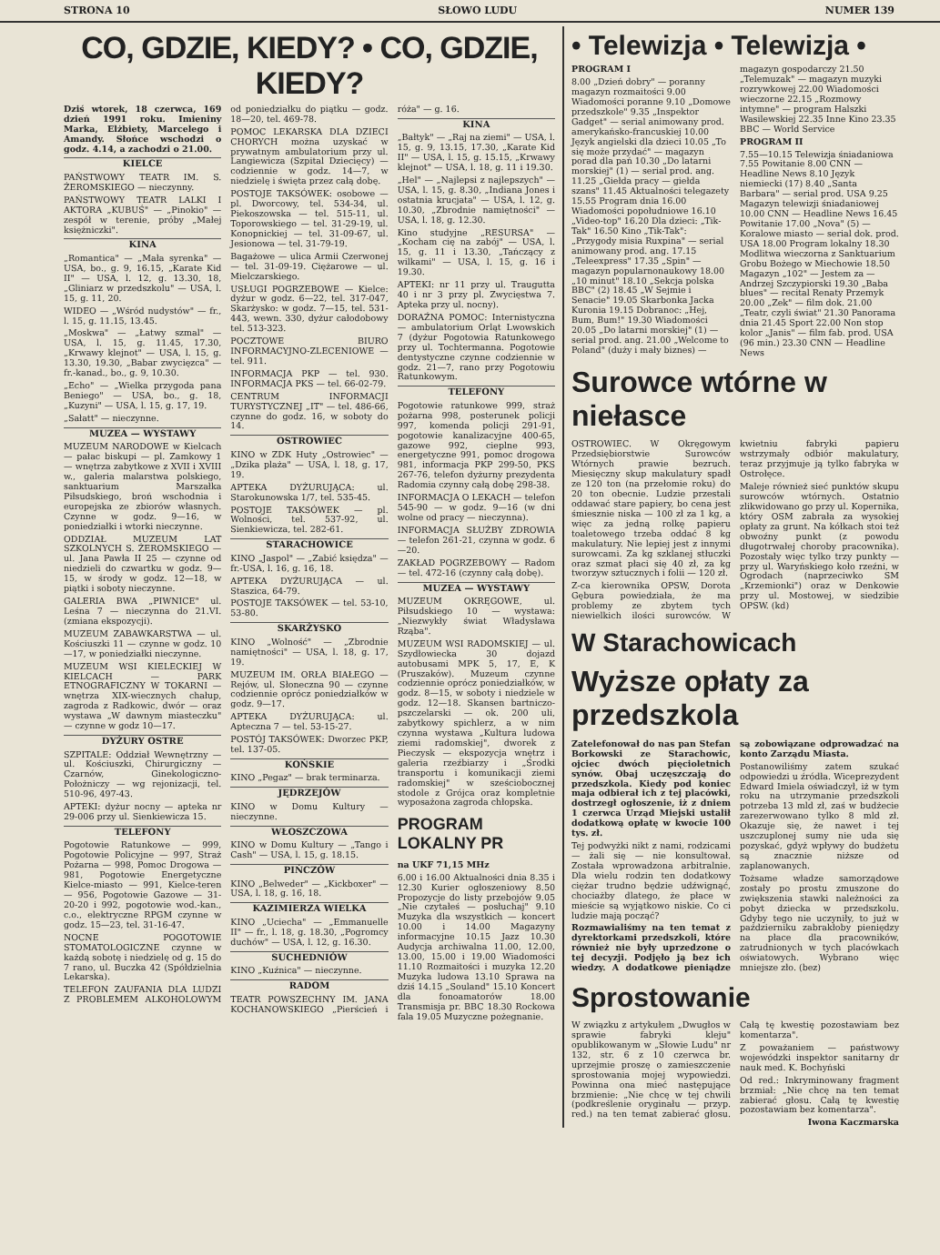STRONA 10 SŁOWO LUDU NUMER 139
CO, GDZIE, KIEDY? • CO, GDZIE, KIEDY?
Dziś wtorek, 18 czerwca, 169 dzień 1991 roku. Imieniny Marka, Elżbiety, Marcelego i Amandy. Słońce wschodzi o godz. 4.14, a zachodzi o 21.00.
KIELCE
PAŃSTWOWY TEATR IM. S. ŻEROMSKIEGO — nieczynny.
PAŃSTWOWY TEATR LALKI I AKTORA „KUBUŚ" — „Pinokio" — zespół w terenie, próby „Małej księżniczki".
KINA
„Romantica" — „Mała syrenka" — USA, bo., g. 9, 16.15, „Karate Kid II" — USA, l. 12, g. 13.30, 18, „Gliniarz w przedszkolu" — USA, l. 15, g. 11, 20.
WIDEO — „Wśród nudystów" — fr., l. 15, g. 11.15, 13.45.
„Moskwa" — „Łatwy szmal" — USA, l. 15, g. 11.45, 17.30, „Krwawy klejnot" — USA, l. 15, g. 13.30, 19.30, „Babar zwycięzca" — fr.-kanad., bo., g. 9, 10.30.
„Echo" — „Wielka przygoda pana Beniego" — USA, bo., g. 18, „Kuzyni" — USA, l. 15, g. 17, 19.
„Sałatt" — nieczynne.
MUZEA — WYSTAWY
MUZEUM NARODOWE w Kielcach — pałac biskupi — pl. Zamkowy 1 — wnętrza zabytkowe z XVII i XVIII w., galeria malarstwa polskiego, sanktuarium Marszałka Piłsudskiego, broń wschodnia i europejska ze zbiorów własnych. Czynne w godz. 9—16, w poniedziałki i wtorki nieczynne.
ODDZIAŁ MUZEUM LAT SZKOLNYCH S. ŻEROMSKIEGO — ul. Jana Pawła II 25 — czynne od niedzieli do czwartku w godz. 9—15, w środy w godz. 12—18, w piątki i soboty nieczynne.
GALERIA BWA „PIWNICE" ul. Leśna 7 — nieczynna do 21.VI. (zmiana ekspozycji).
MUZEUM ZABAWKARSTWA — ul. Kościuszki 11 — czynne w godz. 10—17, w poniedziałki nieczynne.
MUZEUM WSI KIELECKIEJ W KIELCACH — PARK ETNOGRAFICZNY W TOKARNI — wnętrza XIX-wiecznych chałup, zagroda z Radkowic, dwór — oraz wystawa „W dawnym miasteczku" — czynne w godz 10—17.
DYŻURY OSTRE
SZPITALE: Oddział Wewnętrzny — ul. Kościuszki, Chirurgiczny — Czarnów, Ginekologiczno-Położniczy — wg rejonizacji, tel. 510-96, 497-43.
APTEKI: dyżur nocny — apteka nr 29-006 przy ul. Sienkiewicza 15.
TELEFONY
Pogotowie Ratunkowe — 999, Pogotowie Policyjne — 997, Straż Pożarna — 998, Pomoc Drogowa — 981, Pogotowie Energetyczne Kielce-miasto — 991, Kielce-teren — 956, Pogotowie Gazowe — 31-20-20 i 992, pogotowie wod.-kan., c.o., elektryczne RPGM czynne w godz. 15—23, tel. 31-16-47.
NOCNE POGOTOWIE STOMATOLOGICZNE czynne w każdą sobotę i niedzielę od g. 15 do 7 rano, ul. Buczka 42 (Spółdzielnia Lekarska).
TELEFON ZAUFANIA DLA LUDZI Z PROBLEMEM ALKOHOLOWYM od poniedziałku do piątku — godz. 18—20, tel. 469-78.
POMOC LEKARSKA DLA DZIECI CHORYCH można uzyskać w prywatnym ambulatorium przy ul. Langiewicza (Szpital Dziecięcy) — codziennie w godz. 14—7, w niedzielę i święta przez całą dobę.
POSTOJE TAKSÓWEK: osobowe — pl. Dworcowy, tel. 534-34, ul. Piekoszowska — tel. 515-11, ul. Toporowskiego — tel. 31-29-19, ul. Konopnickiej — tel. 31-09-67, ul. Jesionowa — tel. 31-79-19.
Bagażowe — ulica Armii Czerwonej — tel. 31-09-19. Ciężarowe — ul. Mielczarskiego.
USŁUGI POGRZEBOWE — Kielce: dyżur w godz. 6—22, tel. 317-047, Skarżysko: w godz. 7—15, tel. 531-443, wewn. 330, dyżur całodobowy tel. 513-323.
POCZTOWE BIURO INFORMACYJNO-ZLECENIOWE — tel. 911.
INFORMACJA PKP — tel. 930. INFORMACJA PKS — tel. 66-02-79.
CENTRUM INFORMACJI TURYSTYCZNEJ „IT" — tel. 486-66, czynne do godz. 16, w soboty do 14.
OSTROWIEC
KINO w ZDK Huty „Ostrowiec" — „Dzika plaża" — USA, l. 18, g. 17, 19.
APTEKA DYŻURUJĄCA: ul. Starokunowska 1/7, tel. 535-45.
POSTOJE TAKSÓWEK — pl. Wolności, tel. 537-92, ul. Sienkiewicza, tel. 282-61.
STARACHOWICE
KINO „Jaspol" — „Zabić księdza" — fr.-USA, l. 16, g. 16, 18.
APTEKA DYŻURUJĄCA — ul. Staszica, 64-79.
POSTOJE TAKSÓWEK — tel. 53-10, 53-80.
SKARŻYSKO
KINO „Wolność" — „Zbrodnie namiętności" — USA, l. 18, g. 17, 19.
MUZEUM IM. ORŁA BIAŁEGO — Rejów, ul. Słoneczna 90 — czynne codziennie oprócz poniedziałków w godz. 9—17.
APTEKA DYŻURUJĄCA: ul. Apteczna 7 — tel. 53-15-27.
POSTÓJ TAKSÓWEK: Dworzec PKP, tel. 137-05.
KOŃSKIE
KINO „Pegaz" — brak terminarza.
JĘDRZEJÓW
KINO w Domu Kultury — nieczynne.
WŁOSZCZOWA
KINO w Domu Kultury — „Tango i Cash" — USA, l. 15, g. 18.15.
PIŃCZÓW
KINO „Belweder" — „Kickboxer" — USA, l. 18, g. 16, 18.
KAZIMIERZA WIELKA
KINO „Uciecha" — „Emmanuelle II" — fr., l. 18, g. 18.30, „Pogromcy duchów" — USA, l. 12, g. 16.30.
SUCHEDNIÓW
KINO „Kuźnica" — nieczynne.
RADOM
TEATR POWSZECHNY IM. JANA KOCHANOWSKIEGO „Pierścień i róża" — g. 16.
KINA
„Bałtyk" — „Raj na ziemi" — USA, l. 15, g. 9, 13.15, 17.30, „Karate Kid II" — USA, l. 15, g. 15.15, „Krwawy klejnot" — USA, l. 18, g. 11 i 19.30.
„Hel" — „Najlepsi z najlepszych" — USA, l. 15, g. 8.30, „Indiana Jones i ostatnia krucjata" — USA, l. 12, g. 10.30, „Zbrodnie namiętności" — USA, l. 18, g. 12.30.
Kino studyjne „RESURSA" — „Kocham cię na zabój" — USA, l. 15, g. 11 i 13.30, „Tańczący z wilkami" — USA, l. 15, g. 16 i 19.30.
APTEKI: nr 11 przy ul. Traugutta 40 i nr 3 przy pl. Zwycięstwa 7. Apteka przy ul. nocny).
DORAŹNA POMOC: Internistyczna — ambulatorium Orląt Lwowskich 7 (dyżur Pogotowia Ratunkowego przy ul. Tochtermanna. Pogotowie dentystyczne czynne codziennie w godz. 21—7, rano przy Pogotowiu Ratunkowym.
TELEFONY
Pogotowie ratunkowe 999, straż pożarna 998, posterunek policji 997, komenda policji 291-91, pogotowie kanalizacyjne 400-65, gazowe 992, cieplne 993, energetyczne 991, pomoc drogowa 981, informacja PKP 299-50, PKS 267-76, telefon dyżurny prezydenta Radomia czynny całą dobę 298-38.
INFORMACJA O LEKACH — telefon 545-90 — w godz. 9—16 (w dni wolne od pracy — nieczynna).
INFORMACJA SŁUŻBY ZDROWIA — telefon 261-21, czynna w godz. 6—20.
ZAKŁAD POGRZEBOWY — Radom — tel. 472-16 (czynny całą dobę).
MUZEA — WYSTAWY
MUZEUM OKRĘGOWE, ul. Piłsudskiego 10 — wystawa: „Niezwykły świat Władysława Rząba".
MUZEUM WSI RADOMSKIEJ — ul. Szydłowiecka 30 dojazd autobusami MPK 5, 17, E, K (Pruszaków). Muzeum czynne codziennie oprócz poniedziałków, w godz. 8—15, w soboty i niedziele w godz. 12—18. Skansen bartniczo-pszczelarski — ok. 200 uli, zabytkowy spichlerz, a w nim czynna wystawa „Kultura ludowa ziemi radomskiej", dworek z Pieczysk — ekspozycja wnętrz i galeria rzeźbiarzy i „Środki transportu i komunikacji ziemi radomskiej" w sześciobocznej stodole z Grójca oraz kompletnie wyposażona zagroda chłopska.
PROGRAM LOKALNY PR
na UKF 71,15 MHz
6.00 i 16.00 Aktualności dnia 8.35 i 12.30 Kurier ogłoszeniowy 8.50 Propozycje do listy przebojów 9.05 „Nie czytałeś — posłuchaj" 9.10 Muzyka dla wszystkich — koncert 10.00 i 14.00 Magazyny informacyjne 10.15 Jazz 10.30 Audycja archiwalna 11.00, 12.00, 13.00, 15.00 i 19.00 Wiadomości 11.10 Rozmaitości i muzyka 12.20 Muzyka ludowa 13.10 Sprawa na dziś 14.15 „Souland" 15.10 Koncert dla fonoamatorów 18.00 Transmisja pr. BBC 18.30 Rockowa fala 19.05 Muzyczne pożegnanie.
• Telewizja • Telewizja •
PROGRAM I
8.00 „Dzień dobry" — poranny magazyn rozmaitości 9.00 Wiadomości poranne 9.10 „Domowe przedszkole" 9.35 „Inspektor Gadget" — serial animowany prod. amerykańsko-francuskiej 10.00 Język angielski dla dzieci 10.05 „To się może przydać" — magazyn porad dla pań 10.30 „Do latarni morskiej" (1) — serial prod. ang. 11.25 „Giełda pracy — giełda szans" 11.45 Aktualności telegazety 15.55 Program dnia 16.00 Wiadomości popołudniowe 16.10 „Video-top" 16.20 Dla dzieci: „Tik-Tak" 16.50 Kino „Tik-Tak": „Przygody misia Ruxpina" — serial animowany prod. ang. 17.15 „Teleexpress" 17.35 „Spin" — magazyn popularnonaukowy 18.00 „10 minut" 18.10 „Sekcja polska BBC" (2) 18.45 „W Sejmie i Senacie" 19.05 Skarbonka Jacka Kuronia 19.15 Dobranoc: „Hej, Bum, Bum!" 19.30 Wiadomości 20.05 „Do latarni morskiej" (1) — serial prod. ang. 21.00 „Welcome to Poland" (duży i mały biznes) — magazyn gospodarczy 21.50 „Telemuzak" — magazyn muzyki rozrywkowej 22.00 Wiadomości wieczorne 22.15 „Rozmowy intymne" — program Halszki Wasilewskiej 22.35 Inne Kino 23.35 BBC — World Service
PROGRAM II
7.55—10.15 Telewizja śniadaniowa 7.55 Powitanie 8.00 CNN — Headline News 8.10 Język niemiecki (17) 8.40 „Santa Barbara" — serial prod. USA 9.25 Magazyn telewizji śniadaniowej 10.00 CNN — Headline News 16.45 Powitanie 17.00 „Nova" (5) — Koralowe miasto — serial dok. prod. USA 18.00 Program lokalny 18.30 Modlitwa wieczorna z Sanktuarium Grobu Bożego w Miechowie 18.50 Magazyn „102" — Jestem za — Andrzej Szczypiorski 19.30 „Baba blues" — recital Renaty Przemyk 20.00 „Zek" — film dok. 21.00 „Teatr, czyli świat" 21.30 Panorama dnia 21.45 Sport 22.00 Non stop kolor „Janis" — film fab. prod. USA (96 min.) 23.30 CNN — Headline News
Surowce wtórne w niełasce
OSTROWIEC. W Okręgowym Przedsiębiorstwie Surowców Wtórnych prawie bezruch. Miesięczny skup makulatury spadł ze 120 ton (na przełomie roku) do 20 ton obecnie. Ludzie przestali oddawać stare papiery, bo cena jest śmiesznie niska — 100 zł za 1 kg, a więc za jedną rolkę papieru toaletowego trzeba oddać 8 kg makulatury. Nie lepiej jest z innymi surowcami. Za kg szklanej stłuczki oraz szmat płaci się 40 zł, za kg tworzyw sztucznych i folii — 120 zł.
Z-ca kierownika OPSW, Dorota Gębura powiedziała, że ma problemy ze zbytem tych niewielkich ilości surowców. W kwietniu fabryki papieru wstrzymały odbiór makulatury, teraz przyjmuje ją tylko fabryka w Ostrołęce.
Maleje również sieć punktów skupu surowców wtórnych. Ostatnio zlikwidowano go przy ul. Kopernika, który OSM zabrała za wysokiej opłaty za grunt. Na kółkach stoi też obwoźny punkt (z powodu długotrwałej choroby pracownika). Pozostały więc tylko trzy punkty — przy ul. Waryńskiego koło rzeźni, w Ogrodach (naprzeciwko SM „Krzemionki") oraz w Denkowie przy ul. Mostowej, w siedzibie OPSW. (kd)
W Starachowicach
Wyższe opłaty za przedszkola
Zatelefonował do nas pan Stefan Borkowski ze Starachowic, ojciec dwóch pięcioletnich synów. Obaj uczęszczają do przedszkola. Kiedy pod koniec maja odbierał ich z tej placówki, dostrzegł ogłoszenie, iż z dniem 1 czerwca Urząd Miejski ustalił dodatkową opłatę w kwocie 100 tys. zł.
Tej podwyżki nikt z nami, rodzicami — żali się — nie konsultował. Została wprowadzona arbitralnie. Dla wielu rodzin ten dodatkowy ciężar trudno będzie udźwignąć, chociażby dlatego, że płace w mieście są wyjątkowo niskie. Co ci ludzie mają począć?
Rozmawialiśmy na ten temat z dyrektorkami przedszkoli, które również nie były uprzedzone o tej decyzji. Podjęło ją bez ich wiedzy. A dodatkowe pieniądze są zobowiązane odprowadzać na konto Zarządu Miasta.
Postanowiliśmy zatem szukać odpowiedzi u źródła. Wiceprezydent Edward Imiela oświadczył, iż w tym roku na utrzymanie przedszkoli potrzeba 13 mld zł, zaś w budżecie zarezerwowano tylko 8 mld zł. Okazuje się, że nawet i tej uszczuplonej sumy nie uda się pozyskać, gdyż wpływy do budżetu są znacznie niższe od zaplanowanych.
Tożsame władze samorządowe zostały po prostu zmuszone do zwiększenia stawki należności za pobyt dziecka w przedszkolu. Gdyby tego nie uczyniły, to już w październiku zabrakłoby pieniędzy na płace dla pracowników, zatrudnionych w tych placówkach oświatowych. Wybrano więc mniejsze zło. (bez)
Sprostowanie
W związku z artykułem „Dwugłos w sprawie fabryki kleju" opublikowanym w „Słowie Ludu" nr 132, str. 6 z 10 czerwca br. uprzejmie proszę o zamieszczenie sprostowania mojej wypowiedzi. Powinna ona mieć następujące brzmienie: „Nie chcę w tej chwili (podkreślenie oryginału — przyp. red.) na ten temat zabierać głosu. Całą tę kwestię pozostawiam bez komentarza".
Z poważaniem — państwowy wojewódzki inspektor sanitarny dr nauk med. K. Bochyński
Od red.: Inkryminowany fragment brzmiał: „Nie chcę na ten temat zabierać głosu. Całą tę kwestię pozostawiam bez komentarza".
Iwona Kaczmarska